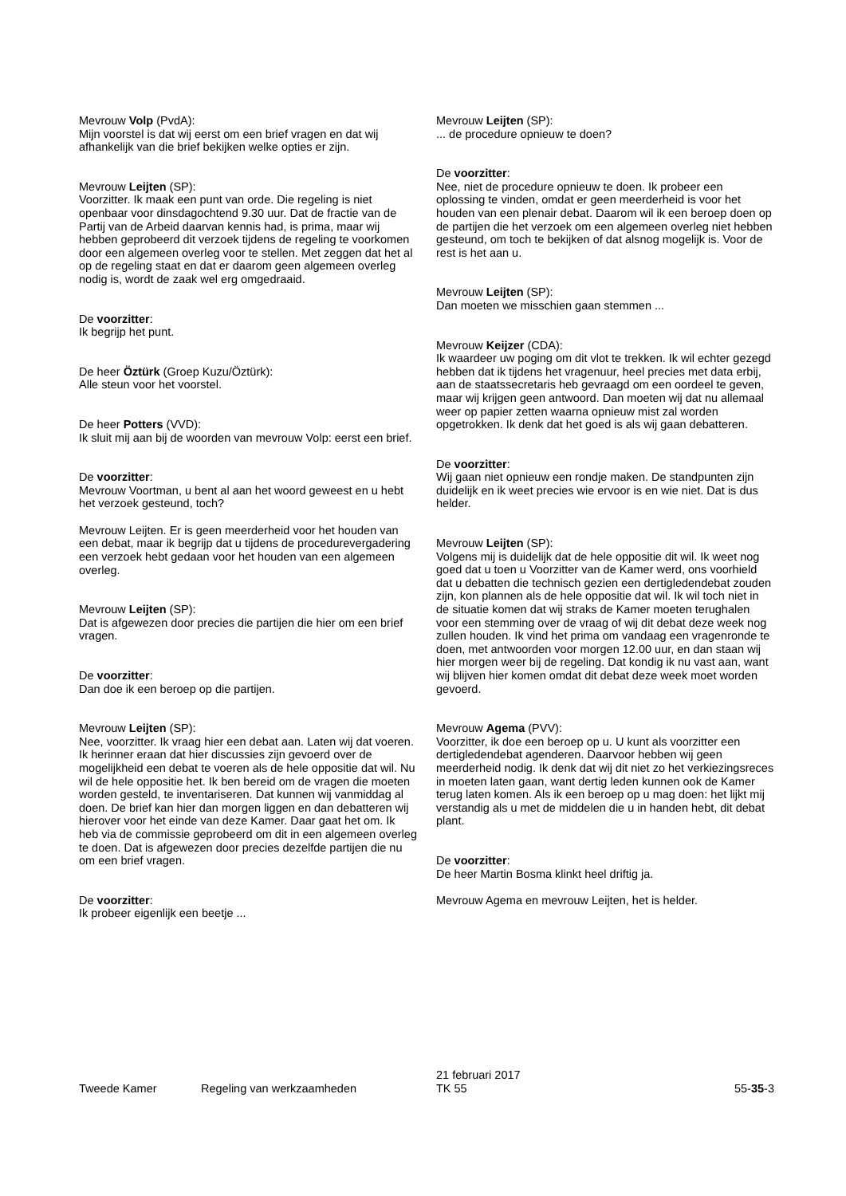Mevrouw Volp (PvdA):
Mijn voorstel is dat wij eerst om een brief vragen en dat wij afhankelijk van die brief bekijken welke opties er zijn.
Mevrouw Leijten (SP):
Voorzitter. Ik maak een punt van orde. Die regeling is niet openbaar voor dinsdagochtend 9.30 uur. Dat de fractie van de Partij van de Arbeid daarvan kennis had, is prima, maar wij hebben geprobeerd dit verzoek tijdens de regeling te voorkomen door een algemeen overleg voor te stellen. Met zeggen dat het al op de regeling staat en dat er daarom geen algemeen overleg nodig is, wordt de zaak wel erg omgedraaid.
De voorzitter:
Ik begrijp het punt.
De heer Öztürk (Groep Kuzu/Öztürk):
Alle steun voor het voorstel.
De heer Potters (VVD):
Ik sluit mij aan bij de woorden van mevrouw Volp: eerst een brief.
De voorzitter:
Mevrouw Voortman, u bent al aan het woord geweest en u hebt het verzoek gesteund, toch?
Mevrouw Leijten. Er is geen meerderheid voor het houden van een debat, maar ik begrijp dat u tijdens de procedurevergadering een verzoek hebt gedaan voor het houden van een algemeen overleg.
Mevrouw Leijten (SP):
Dat is afgewezen door precies die partijen die hier om een brief vragen.
De voorzitter:
Dan doe ik een beroep op die partijen.
Mevrouw Leijten (SP):
Nee, voorzitter. Ik vraag hier een debat aan. Laten wij dat voeren. Ik herinner eraan dat hier discussies zijn gevoerd over de mogelijkheid een debat te voeren als de hele oppositie dat wil. Nu wil de hele oppositie het. Ik ben bereid om de vragen die moeten worden gesteld, te inventariseren. Dat kunnen wij vanmiddag al doen. De brief kan hier dan morgen liggen en dan debatteren wij hierover voor het einde van deze Kamer. Daar gaat het om. Ik heb via de commissie geprobeerd om dit in een algemeen overleg te doen. Dat is afgewezen door precies dezelfde partijen die nu om een brief vragen.
De voorzitter:
Ik probeer eigenlijk een beetje ...
Mevrouw Leijten (SP):
... de procedure opnieuw te doen?
De voorzitter:
Nee, niet de procedure opnieuw te doen. Ik probeer een oplossing te vinden, omdat er geen meerderheid is voor het houden van een plenair debat. Daarom wil ik een beroep doen op de partijen die het verzoek om een algemeen overleg niet hebben gesteund, om toch te bekijken of dat alsnog mogelijk is. Voor de rest is het aan u.
Mevrouw Leijten (SP):
Dan moeten we misschien gaan stemmen ...
Mevrouw Keijzer (CDA):
Ik waardeer uw poging om dit vlot te trekken. Ik wil echter gezegd hebben dat ik tijdens het vragenuur, heel precies met data erbij, aan de staatssecretaris heb gevraagd om een oordeel te geven, maar wij krijgen geen antwoord. Dan moeten wij dat nu allemaal weer op papier zetten waarna opnieuw mist zal worden opgetrokken. Ik denk dat het goed is als wij gaan debatteren.
De voorzitter:
Wij gaan niet opnieuw een rondje maken. De standpunten zijn duidelijk en ik weet precies wie ervoor is en wie niet. Dat is dus helder.
Mevrouw Leijten (SP):
Volgens mij is duidelijk dat de hele oppositie dit wil. Ik weet nog goed dat u toen u Voorzitter van de Kamer werd, ons voorhield dat u debatten die technisch gezien een dertigledendebat zouden zijn, kon plannen als de hele oppositie dat wil. Ik wil toch niet in de situatie komen dat wij straks de Kamer moeten terughalen voor een stemming over de vraag of wij dit debat deze week nog zullen houden. Ik vind het prima om vandaag een vragenronde te doen, met antwoorden voor morgen 12.00 uur, en dan staan wij hier morgen weer bij de regeling. Dat kondig ik nu vast aan, want wij blijven hier komen omdat dit debat deze week moet worden gevoerd.
Mevrouw Agema (PVV):
Voorzitter, ik doe een beroep op u. U kunt als voorzitter een dertigledendebat agenderen. Daarvoor hebben wij geen meerderheid nodig. Ik denk dat wij dit niet zo het verkiezingsreces in moeten laten gaan, want dertig leden kunnen ook de Kamer terug laten komen. Als ik een beroep op u mag doen: het lijkt mij verstandig als u met de middelen die u in handen hebt, dit debat plant.
De voorzitter:
De heer Martin Bosma klinkt heel driftig ja.
Mevrouw Agema en mevrouw Leijten, het is helder.
Tweede Kamer
Regeling van werkzaamheden
21 februari 2017
TK 55
55-35-3